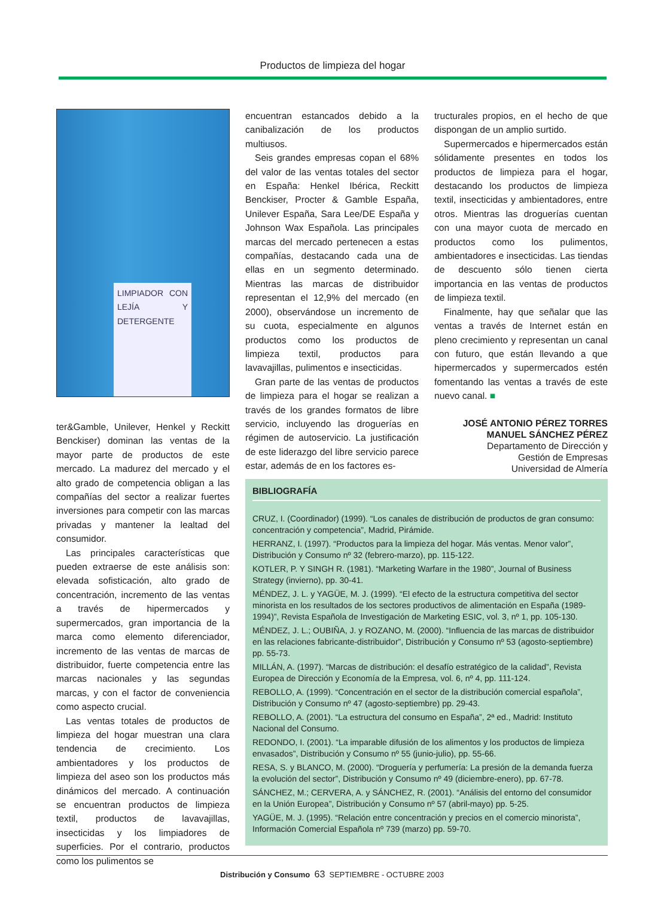Productos de limpieza del hogar
LIMPIADOR CON LEJÍA Y DETERGENTE
ter&Gamble, Unilever, Henkel y Reckitt Benckiser) dominan las ventas de la mayor parte de productos de este mercado. La madurez del mercado y el alto grado de competencia obligan a las compañías del sector a realizar fuertes inversiones para competir con las marcas privadas y mantener la lealtad del consumidor.
Las principales características que pueden extraerse de este análisis son: elevada sofisticación, alto grado de concentración, incremento de las ventas a través de hipermercados y supermercados, gran importancia de la marca como elemento diferenciador, incremento de las ventas de marcas de distribuidor, fuerte competencia entre las marcas nacionales y las segundas marcas, y con el factor de conveniencia como aspecto crucial.
Las ventas totales de productos de limpieza del hogar muestran una clara tendencia de crecimiento. Los ambientadores y los productos de limpieza del aseo son los productos más dinámicos del mercado. A continuación se encuentran productos de limpieza textil, productos de lavavajillas, insecticidas y los limpiadores de superficies. Por el contrario, productos como los pulimentos se
encuentran estancados debido a la canibalización de los productos multiusos.
Seis grandes empresas copan el 68% del valor de las ventas totales del sector en España: Henkel Ibérica, Reckitt Benckiser, Procter & Gamble España, Unilever España, Sara Lee/DE España y Johnson Wax Española. Las principales marcas del mercado pertenecen a estas compañías, destacando cada una de ellas en un segmento determinado. Mientras las marcas de distribuidor representan el 12,9% del mercado (en 2000), observándose un incremento de su cuota, especialmente en algunos productos como los productos de limpieza textil, productos para lavavajillas, pulimentos e insecticidas.
Gran parte de las ventas de productos de limpieza para el hogar se realizan a través de los grandes formatos de libre servicio, incluyendo las droguerías en régimen de autoservicio. La justificación de este liderazgo del libre servicio parece estar, además de en los factores es-
tructurales propios, en el hecho de que dispongan de un amplio surtido.
Supermercados e hipermercados están sólidamente presentes en todos los productos de limpieza para el hogar, destacando los productos de limpieza textil, insecticidas y ambientadores, entre otros. Mientras las droguerías cuentan con una mayor cuota de mercado en productos como los pulimentos, ambientadores e insecticidas. Las tiendas de descuento sólo tienen cierta importancia en las ventas de productos de limpieza textil.
Finalmente, hay que señalar que las ventas a través de Internet están en pleno crecimiento y representan un canal con futuro, que están llevando a que hipermercados y supermercados estén fomentando las ventas a través de este nuevo canal. ■
JOSÉ ANTONIO PÉREZ TORRES
MANUEL SÁNCHEZ PÉREZ
Departamento de Dirección y
Gestión de Empresas
Universidad de Almería
BIBLIOGRAFÍA
CRUZ, I. (Coordinador) (1999). “Los canales de distribución de productos de gran consumo: concentración y competencia”, Madrid, Pirámide.
HERRANZ, I. (1997). “Productos para la limpieza del hogar. Más ventas. Menor valor”, Distribución y Consumo nº 32 (febrero-marzo), pp. 115-122.
KOTLER, P. Y SINGH R. (1981). “Marketing Warfare in the 1980”, Journal of Business Strategy (invierno), pp. 30-41.
MÉNDEZ, J. L. y YAGÜE, M. J. (1999). “El efecto de la estructura competitiva del sector minorista en los resultados de los sectores productivos de alimentación en España (1989-1994)”, Revista Española de Investigación de Marketing ESIC, vol. 3, nº 1, pp. 105-130.
MÉNDEZ, J. L.; OUBIÑA, J. y ROZANO, M. (2000). “Influencia de las marcas de distribuidor en las relaciones fabricante-distribuidor”, Distribución y Consumo nº 53 (agosto-septiembre) pp. 55-73.
MILLÁN, A. (1997). “Marcas de distribución: el desafío estratégico de la calidad”, Revista Europea de Dirección y Economía de la Empresa, vol. 6, nº 4, pp. 111-124.
REBOLLO, A. (1999). “Concentración en el sector de la distribución comercial española”, Distribución y Consumo nº 47 (agosto-septiembre) pp. 29-43.
REBOLLO, A. (2001). “La estructura del consumo en España”, 2ª ed., Madrid: Instituto Nacional del Consumo.
REDONDO, I. (2001). “La imparable difusión de los alimentos y los productos de limpieza envasados”, Distribución y Consumo nº 55 (junio-julio), pp. 55-66.
RESA, S. y BLANCO, M. (2000). “Droguería y perfumería: La presión de la demanda fuerza la evolución del sector”, Distribución y Consumo nº 49 (diciembre-enero), pp. 67-78.
SÁNCHEZ, M.; CERVERA, A. y SÁNCHEZ, R. (2001). “Análisis del entorno del consumidor en la Unión Europea”, Distribución y Consumo nº 57 (abril-mayo) pp. 5-25.
YAGÜE, M. J. (1995). “Relación entre concentración y precios en el comercio minorista”, Información Comercial Española nº 739 (marzo) pp. 59-70.
Distribución y Consumo 63 SEPTIEMBRE - OCTUBRE 2003